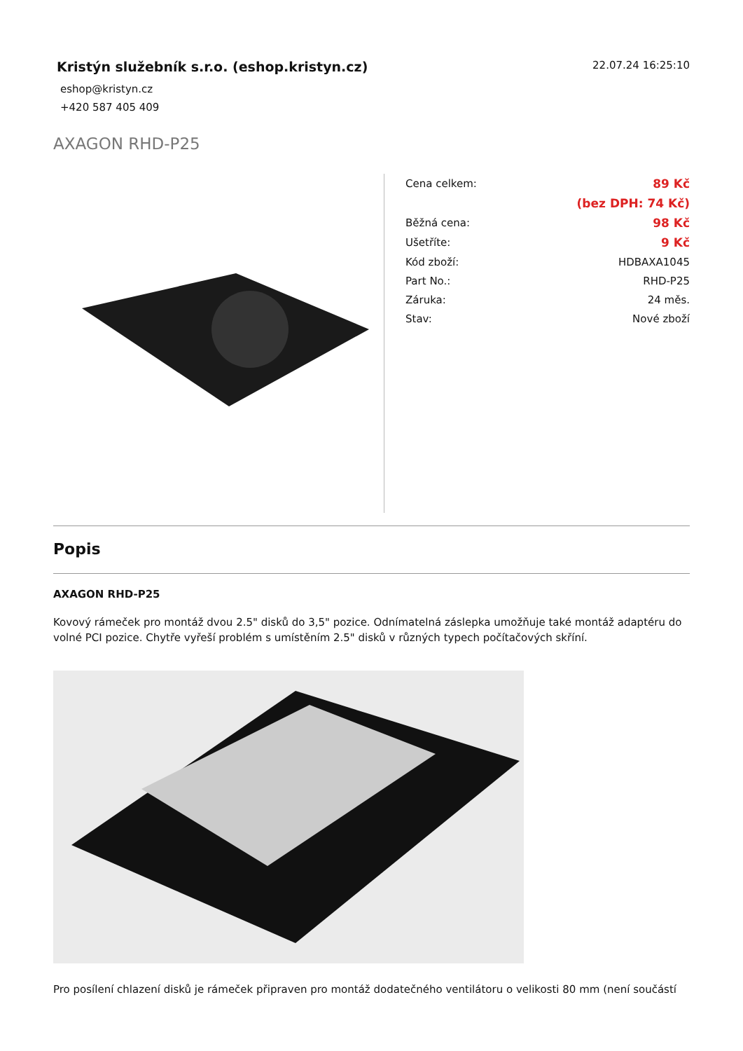Kristýn služebník s.r.o. (eshop.kristyn.cz)
eshop@kristyn.cz
+420 587 405 409
22.07.24 16:25:10
AXAGON RHD-P25
| Cena celkem: | 89 Kč |
| | (bez DPH: 74 Kč) |
| Běžná cena: | 98 Kč |
| Ušetříte: | 9 Kč |
| Kód zboží: | HDBAXA1045 |
| Part No.: | RHD-P25 |
| Záruka: | 24 měs. |
| Stav: | Nové zboží |
Popis
AXAGON RHD-P25
Kovový rámeček pro montáž dvou 2.5" disků do 3,5" pozice. Odnímatelná záslepka umožňuje také montáž adaptéru do volné PCI pozice. Chytře vyřeší problém s umístěním 2.5" disků v různých typech počítačových skříní.
Pro posílení chlazení disků je rámeček připraven pro montáž dodatečného ventilátoru o velikosti 80 mm (není součástí